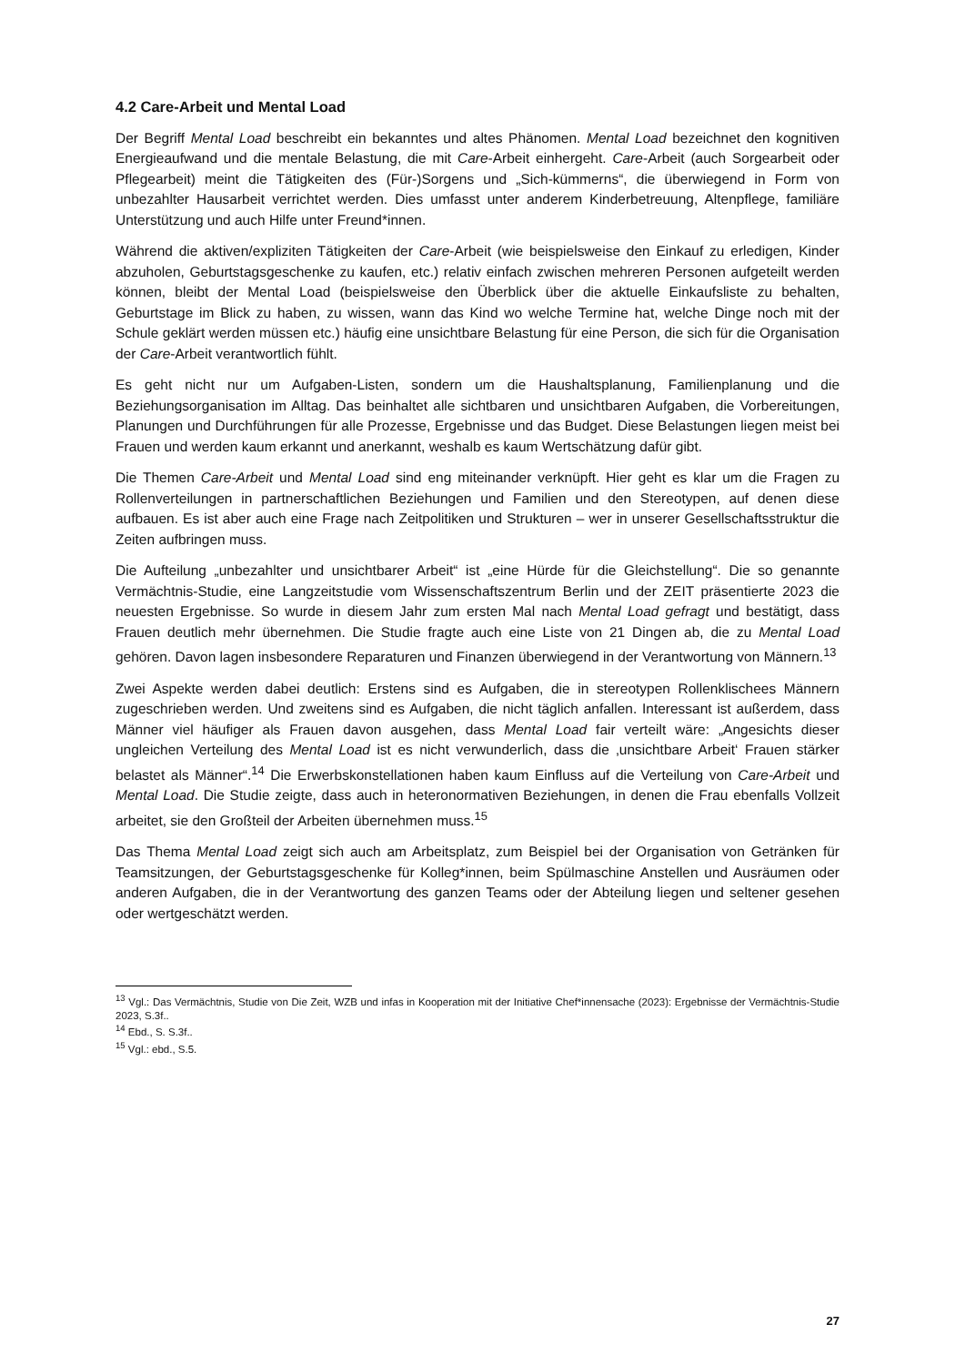4.2 Care-Arbeit und Mental Load
Der Begriff Mental Load beschreibt ein bekanntes und altes Phänomen. Mental Load bezeichnet den kognitiven Energieaufwand und die mentale Belastung, die mit Care-Arbeit einhergeht. Care-Arbeit (auch Sorgearbeit oder Pflegearbeit) meint die Tätigkeiten des (Für-)Sorgens und „Sich-kümmerns“, die überwiegend in Form von unbezahlter Hausarbeit verrichtet werden. Dies umfasst unter anderem Kinderbetreuung, Altenpflege, familiäre Unterstützung und auch Hilfe unter Freund*innen.
Während die aktiven/expliziten Tätigkeiten der Care-Arbeit (wie beispielsweise den Einkauf zu erledigen, Kinder abzuholen, Geburtstagsgeschenke zu kaufen, etc.) relativ einfach zwischen mehreren Personen aufgeteilt werden können, bleibt der Mental Load (beispielsweise den Überblick über die aktuelle Einkaufsliste zu behalten, Geburtstage im Blick zu haben, zu wissen, wann das Kind wo welche Termine hat, welche Dinge noch mit der Schule geklärt werden müssen etc.) häufig eine unsichtbare Belastung für eine Person, die sich für die Organisation der Care-Arbeit verantwortlich fühlt.
Es geht nicht nur um Aufgaben-Listen, sondern um die Haushaltsplanung, Familienplanung und die Beziehungsorganisation im Alltag. Das beinhaltet alle sichtbaren und unsichtbaren Aufgaben, die Vorbereitungen, Planungen und Durchführungen für alle Prozesse, Ergebnisse und das Budget. Diese Belastungen liegen meist bei Frauen und werden kaum erkannt und anerkannt, weshalb es kaum Wertschätzung dafür gibt.
Die Themen Care-Arbeit und Mental Load sind eng miteinander verknüpft. Hier geht es klar um die Fragen zu Rollenverteilungen in partnerschaftlichen Beziehungen und Familien und den Stereotypen, auf denen diese aufbauen. Es ist aber auch eine Frage nach Zeitpolitiken und Strukturen – wer in unserer Gesellschaftsstruktur die Zeiten aufbringen muss.
Die Aufteilung „unbezahlter und unsichtbarer Arbeit“ ist „eine Hürde für die Gleichstellung“. Die so genannte Vermächtnis-Studie, eine Langzeitstudie vom Wissenschaftszentrum Berlin und der ZEIT präsentierte 2023 die neuesten Ergebnisse. So wurde in diesem Jahr zum ersten Mal nach Mental Load gefragt und bestätigt, dass Frauen deutlich mehr übernehmen. Die Studie fragte auch eine Liste von 21 Dingen ab, die zu Mental Load gehören. Davon lagen insbesondere Reparaturen und Finanzen überwiegend in der Verantwortung von Männern.<sup>13</sup>
Zwei Aspekte werden dabei deutlich: Erstens sind es Aufgaben, die in stereotypen Rollenklischees Männern zugeschrieben werden. Und zweitens sind es Aufgaben, die nicht täglich anfallen. Interessant ist außerdem, dass Männer viel häufiger als Frauen davon ausgehen, dass Mental Load fair verteilt wäre: „Angesichts dieser ungleichen Verteilung des Mental Load ist es nicht verwunderlich, dass die ‚unsichtbare Arbeit‘ Frauen stärker belastet als Männer“.<sup>14</sup> Die Erwerbskonstellationen haben kaum Einfluss auf die Verteilung von Care-Arbeit und Mental Load. Die Studie zeigte, dass auch in heteronormativen Beziehungen, in denen die Frau ebenfalls Vollzeit arbeitet, sie den Großteil der Arbeiten übernehmen muss.<sup>15</sup>
Das Thema Mental Load zeigt sich auch am Arbeitsplatz, zum Beispiel bei der Organisation von Getränken für Teamsitzungen, der Geburtstagsgeschenke für Kolleg*innen, beim Spülmaschine Anstellen und Ausräumen oder anderen Aufgaben, die in der Verantwortung des ganzen Teams oder der Abteilung liegen und seltener gesehen oder wertgeschätzt werden.
<sup>13</sup> Vgl.: Das Vermächtnis, Studie von Die Zeit, WZB und infas in Kooperation mit der Initiative Chef*innensache (2023): Ergebnisse der Vermächtnis-Studie 2023, S.3f..
<sup>14</sup> Ebd., S. S.3f..
<sup>15</sup> Vgl.: ebd., S.5.
27